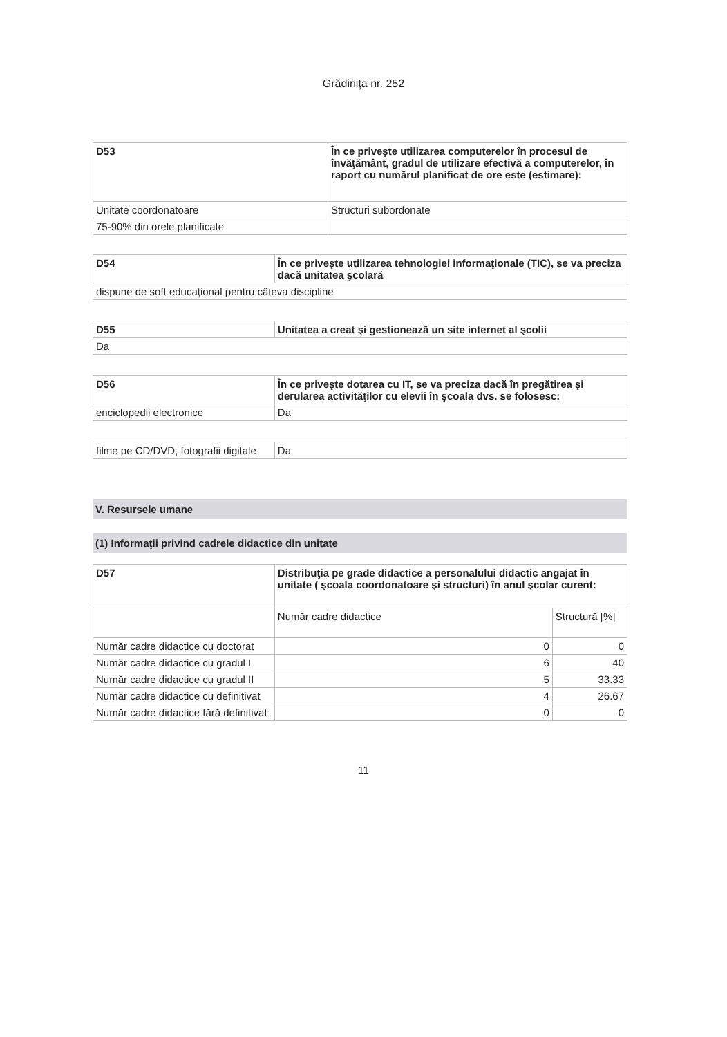Grădiniţa nr. 252
| D53 | În ce priveşte utilizarea computerelor în procesul de învăţământ, gradul de utilizare efectivă a computerelor, în raport cu numărul planificat de ore este (estimare): |
| --- | --- |
| Unitate coordonatoare | Structuri subordonate |
| 75-90% din orele planificate | |
| D54 | În ce priveşte utilizarea tehnologiei informaţionale (TIC), se va preciza dacă unitatea şcolară |
| --- | --- |
| dispune de soft educaţional pentru câteva discipline | |
| D55 | Unitatea a creat şi gestionează un site internet al şcolii |
| --- | --- |
| Da | |
| D56 | În ce priveşte dotarea cu IT, se va preciza dacă în pregătirea şi derularea activităţilor cu elevii în şcoala dvs. se folosesc: |
| --- | --- |
| enciclopedii electronice | Da |
| filme pe CD/DVD, fotografii digitale | Da |
V. Resursele umane
(1) Informaţii privind cadrele didactice din unitate
| D57 | Distribuţia pe grade didactice a personalului didactic angajat în unitate ( şcoala coordonatoare şi structuri) în anul şcolar curent: | |
| --- | --- | --- |
| | Număr cadre didactice | Structură [%] |
| Număr cadre didactice cu doctorat | 0 | 0 |
| Număr cadre didactice cu gradul I | 6 | 40 |
| Număr cadre didactice cu gradul II | 5 | 33.33 |
| Număr cadre didactice cu definitivat | 4 | 26.67 |
| Număr cadre didactice fără definitivat | 0 | 0 |
11